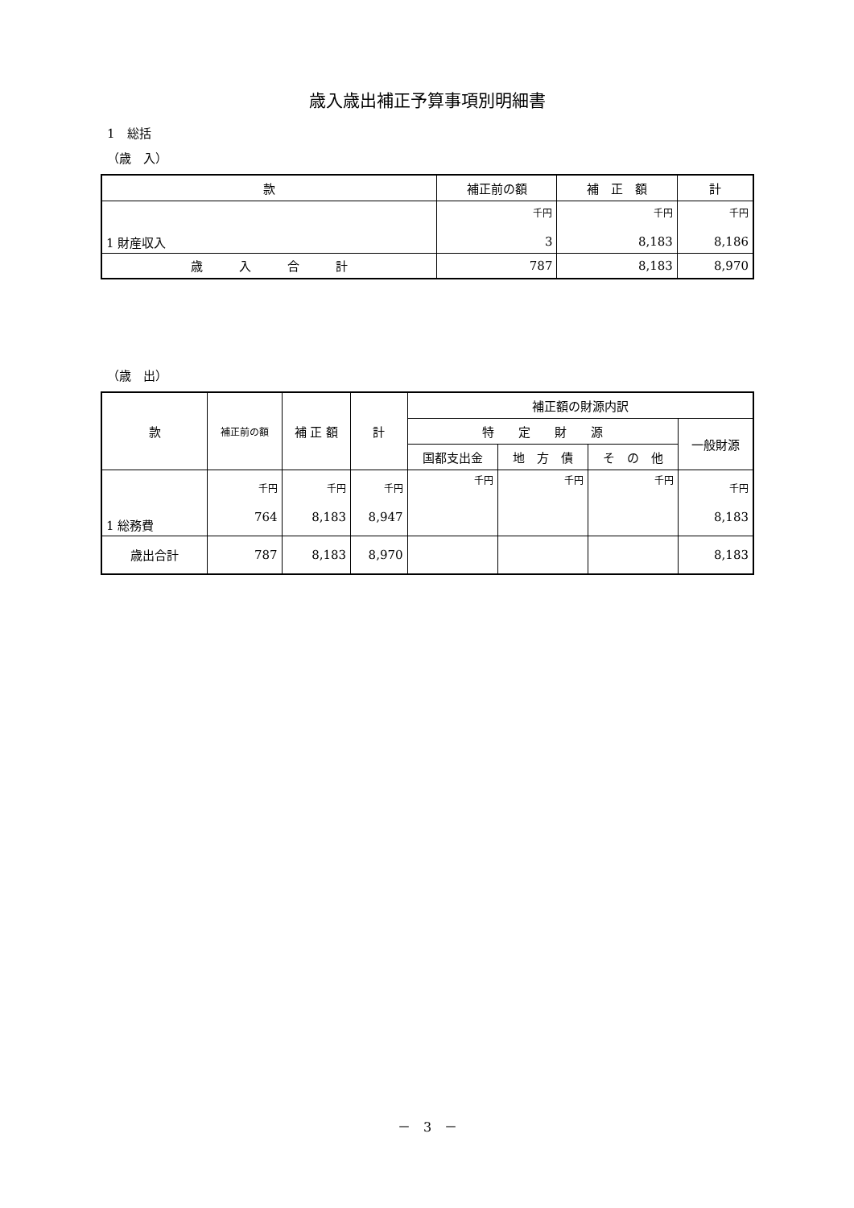歳入歳出補正予算事項別明細書
1　総括
（歳　入）
| 款 | 補正前の額 | 補 正 額 | 計 |
| --- | --- | --- | --- |
| 1 財産収入 | 千円 3 | 千円 8,183 | 千円 8,186 |
| 歳 入 合 計 | 787 | 8,183 | 8,970 |
（歳　出）
| 款 | 補正前の額 | 補 正 額 | 計 | 補正額の財源内訳 | | | |
| --- | --- | --- | --- | --- | --- | --- | --- |
| | | | | 特 定 財 源 | | | 一般財源 |
| | | | | 国都支出金 | 地 方 債 | そ の 他 | |
| 1 総務費 | 千円 764 | 千円 8,183 | 千円 8,947 | 千円 | 千円 | 千円 | 千円 8,183 |
| 歳出合計 | 787 | 8,183 | 8,970 | | | | 8,183 |
－　3　－